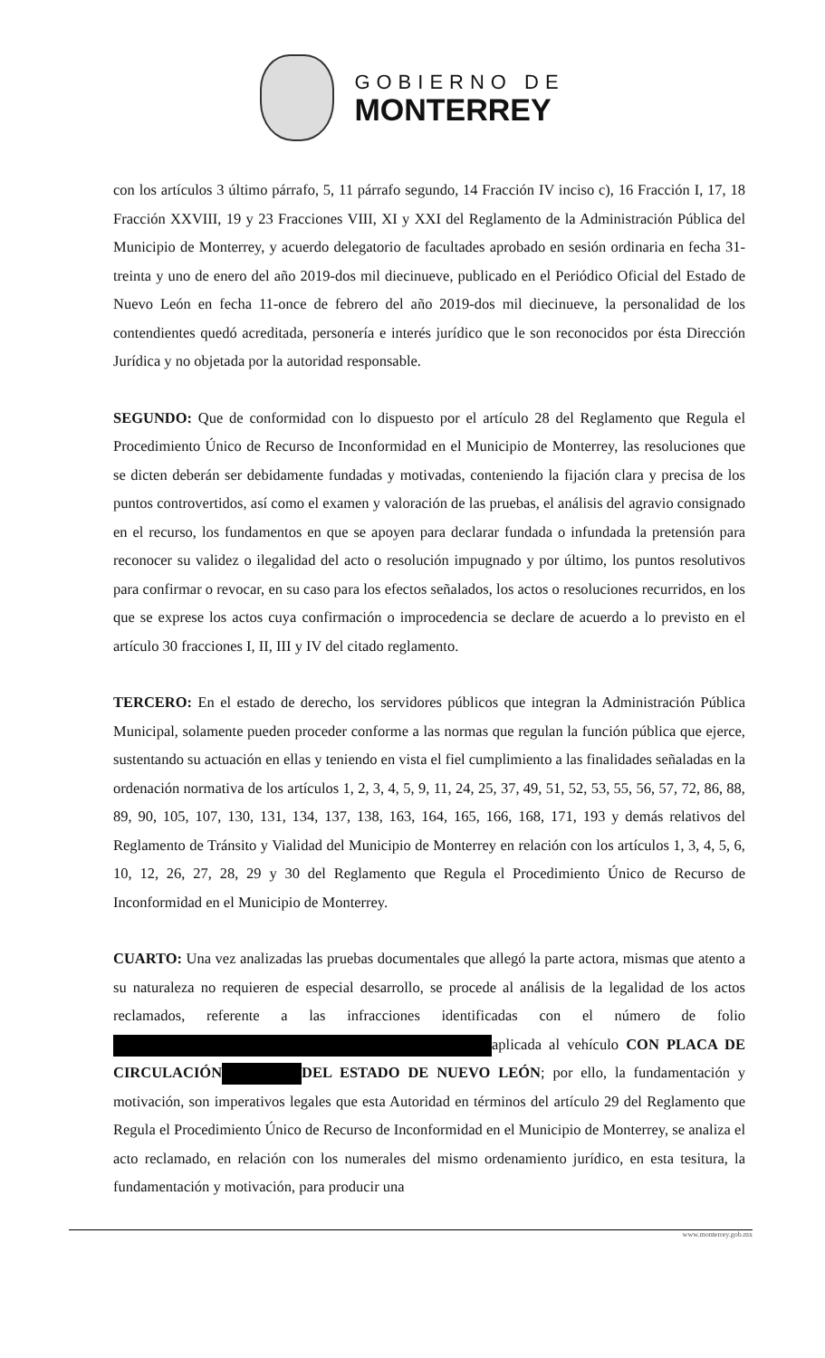GOBIERNO DE
MONTERREY
con los artículos 3 último párrafo, 5, 11 párrafo segundo, 14 Fracción IV inciso c), 16 Fracción I, 17, 18 Fracción XXVIII, 19 y 23 Fracciones VIII, XI y XXI del Reglamento de la Administración Pública del Municipio de Monterrey, y acuerdo delegatorio de facultades aprobado en sesión ordinaria en fecha 31-treinta y uno de enero del año 2019-dos mil diecinueve, publicado en el Periódico Oficial del Estado de Nuevo León en fecha 11-once de febrero del año 2019-dos mil diecinueve, la personalidad de los contendientes quedó acreditada, personería e interés jurídico que le son reconocidos por ésta Dirección Jurídica y no objetada por la autoridad responsable.
SEGUNDO: Que de conformidad con lo dispuesto por el artículo 28 del Reglamento que Regula el Procedimiento Único de Recurso de Inconformidad en el Municipio de Monterrey, las resoluciones que se dicten deberán ser debidamente fundadas y motivadas, conteniendo la fijación clara y precisa de los puntos controvertidos, así como el examen y valoración de las pruebas, el análisis del agravio consignado en el recurso, los fundamentos en que se apoyen para declarar fundada o infundada la pretensión para reconocer su validez o ilegalidad del acto o resolución impugnado y por último, los puntos resolutivos para confirmar o revocar, en su caso para los efectos señalados, los actos o resoluciones recurridos, en los que se exprese los actos cuya confirmación o improcedencia se declare de acuerdo a lo previsto en el artículo 30 fracciones I, II, III y IV del citado reglamento.
TERCERO: En el estado de derecho, los servidores públicos que integran la Administración Pública Municipal, solamente pueden proceder conforme a las normas que regulan la función pública que ejerce, sustentando su actuación en ellas y teniendo en vista el fiel cumplimiento a las finalidades señaladas en la ordenación normativa de los artículos 1, 2, 3, 4, 5, 9, 11, 24, 25, 37, 49, 51, 52, 53, 55, 56, 57, 72, 86, 88, 89, 90, 105, 107, 130, 131, 134, 137, 138, 163, 164, 165, 166, 168, 171, 193 y demás relativos del Reglamento de Tránsito y Vialidad del Municipio de Monterrey en relación con los artículos 1, 3, 4, 5, 6, 10, 12, 26, 27, 28, 29 y 30 del Reglamento que Regula el Procedimiento Único de Recurso de Inconformidad en el Municipio de Monterrey.
CUARTO: Una vez analizadas las pruebas documentales que allegó la parte actora, mismas que atento a su naturaleza no requieren de especial desarrollo, se procede al análisis de la legalidad de los actos reclamados, referente a las infracciones identificadas con el número de folio aplicada al vehículo CON PLACA DE CIRCULACIÓN DEL ESTADO DE NUEVO LEÓN; por ello, la fundamentación y motivación, son imperativos legales que esta Autoridad en términos del artículo 29 del Reglamento que Regula el Procedimiento Único de Recurso de Inconformidad en el Municipio de Monterrey, se analiza el acto reclamado, en relación con los numerales del mismo ordenamiento jurídico, en esta tesitura, la fundamentación y motivación, para producir una
www.monterrey.gob.mx